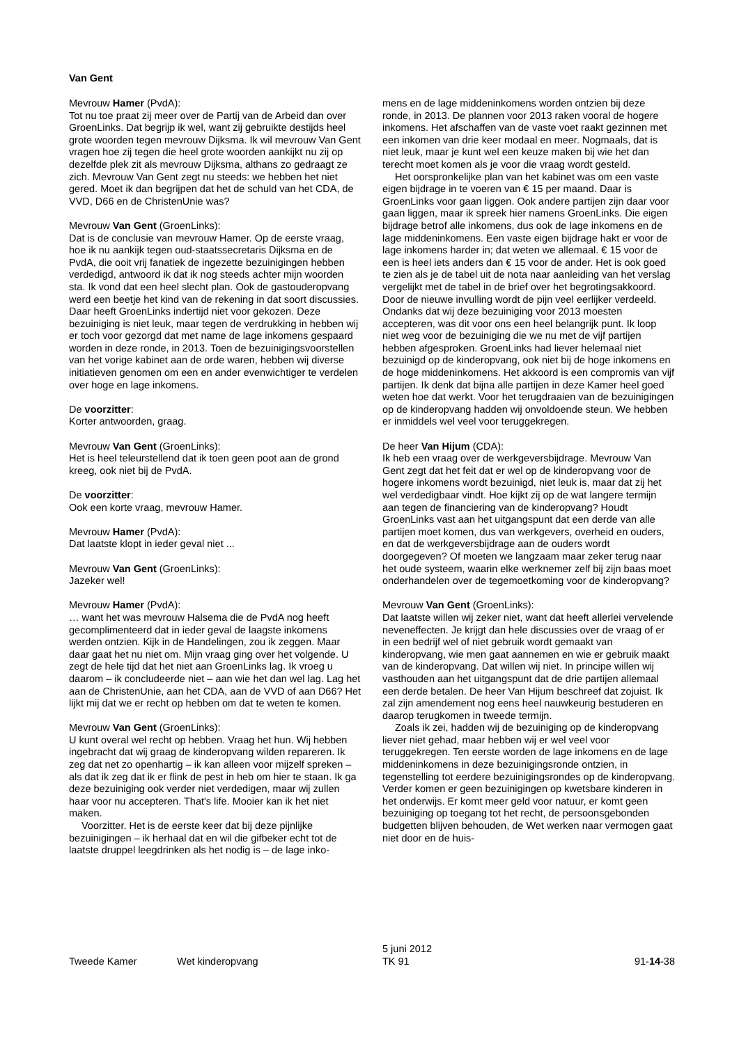Van Gent
Mevrouw Hamer (PvdA):
Tot nu toe praat zij meer over de Partij van de Arbeid dan over GroenLinks. Dat begrijp ik wel, want zij gebruikte destijds heel grote woorden tegen mevrouw Dijksma. Ik wil mevrouw Van Gent vragen hoe zij tegen die heel grote woorden aankijkt nu zij op dezelfde plek zit als mevrouw Dijksma, althans zo gedraagt ze zich. Mevrouw Van Gent zegt nu steeds: we hebben het niet gered. Moet ik dan begrijpen dat het de schuld van het CDA, de VVD, D66 en de ChristenUnie was?
Mevrouw Van Gent (GroenLinks):
Dat is de conclusie van mevrouw Hamer. Op de eerste vraag, hoe ik nu aankijk tegen oud-staatssecretaris Dijksma en de PvdA, die ooit vrij fanatiek de ingezette bezuinigingen hebben verdedigd, antwoord ik dat ik nog steeds achter mijn woorden sta. Ik vond dat een heel slecht plan. Ook de gastouderopvang werd een beetje het kind van de rekening in dat soort discussies. Daar heeft GroenLinks indertijd niet voor gekozen. Deze bezuiniging is niet leuk, maar tegen de verdrukking in hebben wij er toch voor gezorgd dat met name de lage inkomens gespaard worden in deze ronde, in 2013. Toen de bezuinigingsvoorstellen van het vorige kabinet aan de orde waren, hebben wij diverse initiatieven genomen om een en ander evenwichtiger te verdelen over hoge en lage inkomens.
De voorzitter:
Korter antwoorden, graag.
Mevrouw Van Gent (GroenLinks):
Het is heel teleurstellend dat ik toen geen poot aan de grond kreeg, ook niet bij de PvdA.
De voorzitter:
Ook een korte vraag, mevrouw Hamer.
Mevrouw Hamer (PvdA):
Dat laatste klopt in ieder geval niet ...
Mevrouw Van Gent (GroenLinks):
Jazeker wel!
Mevrouw Hamer (PvdA):
… want het was mevrouw Halsema die de PvdA nog heeft gecomplimenteerd dat in ieder geval de laagste inkomens werden ontzien. Kijk in de Handelingen, zou ik zeggen. Maar daar gaat het nu niet om. Mijn vraag ging over het volgende. U zegt de hele tijd dat het niet aan GroenLinks lag. Ik vroeg u daarom – ik concludeerde niet – aan wie het dan wel lag. Lag het aan de ChristenUnie, aan het CDA, aan de VVD of aan D66? Het lijkt mij dat we er recht op hebben om dat te weten te komen.
Mevrouw Van Gent (GroenLinks):
U kunt overal wel recht op hebben. Vraag het hun. Wij hebben ingebracht dat wij graag de kinderopvang wilden repareren. Ik zeg dat net zo openhartig – ik kan alleen voor mijzelf spreken – als dat ik zeg dat ik er flink de pest in heb om hier te staan. Ik ga deze bezuiniging ook verder niet verdedigen, maar wij zullen haar voor nu accepteren. That's life. Mooier kan ik het niet maken.
Voorzitter. Het is de eerste keer dat bij deze pijnlijke bezuinigingen – ik herhaal dat en wil die gifbeker echt tot de laatste druppel leegdrinken als het nodig is – de lage inko-
mens en de lage middeninkomens worden ontzien bij deze ronde, in 2013. De plannen voor 2013 raken vooral de hogere inkomens. Het afschaffen van de vaste voet raakt gezinnen met een inkomen van drie keer modaal en meer. Nogmaals, dat is niet leuk, maar je kunt wel een keuze maken bij wie het dan terecht moet komen als je voor die vraag wordt gesteld.
Het oorspronkelijke plan van het kabinet was om een vaste eigen bijdrage in te voeren van € 15 per maand. Daar is GroenLinks voor gaan liggen. Ook andere partijen zijn daar voor gaan liggen, maar ik spreek hier namens GroenLinks. Die eigen bijdrage betrof alle inkomens, dus ook de lage inkomens en de lage middeninkomens. Een vaste eigen bijdrage hakt er voor de lage inkomens harder in; dat weten we allemaal. € 15 voor de een is heel iets anders dan € 15 voor de ander. Het is ook goed te zien als je de tabel uit de nota naar aanleiding van het verslag vergelijkt met de tabel in de brief over het begrotingsakkoord. Door de nieuwe invulling wordt de pijn veel eerlijker verdeeld. Ondanks dat wij deze bezuiniging voor 2013 moesten accepteren, was dit voor ons een heel belangrijk punt. Ik loop niet weg voor de bezuiniging die we nu met de vijf partijen hebben afgesproken. GroenLinks had liever helemaal niet bezuinigd op de kinderopvang, ook niet bij de hoge inkomens en de hoge middeninkomens. Het akkoord is een compromis van vijf partijen. Ik denk dat bijna alle partijen in deze Kamer heel goed weten hoe dat werkt. Voor het terugdraaien van de bezuinigingen op de kinderopvang hadden wij onvoldoende steun. We hebben er inmiddels wel veel voor teruggekregen.
De heer Van Hijum (CDA):
Ik heb een vraag over de werkgeversbijdrage. Mevrouw Van Gent zegt dat het feit dat er wel op de kinderopvang voor de hogere inkomens wordt bezuinigd, niet leuk is, maar dat zij het wel verdedigbaar vindt. Hoe kijkt zij op de wat langere termijn aan tegen de financiering van de kinderopvang? Houdt GroenLinks vast aan het uitgangspunt dat een derde van alle partijen moet komen, dus van werkgevers, overheid en ouders, en dat de werkgeversbijdrage aan de ouders wordt doorgegeven? Of moeten we langzaam maar zeker terug naar het oude systeem, waarin elke werknemer zelf bij zijn baas moet onderhandelen over de tegemoetkoming voor de kinderopvang?
Mevrouw Van Gent (GroenLinks):
Dat laatste willen wij zeker niet, want dat heeft allerlei vervelende neveneffecten. Je krijgt dan hele discussies over de vraag of er in een bedrijf wel of niet gebruik wordt gemaakt van kinderopvang, wie men gaat aannemen en wie er gebruik maakt van de kinderopvang. Dat willen wij niet. In principe willen wij vasthouden aan het uitgangspunt dat de drie partijen allemaal een derde betalen. De heer Van Hijum beschreef dat zojuist. Ik zal zijn amendement nog eens heel nauwkeurig bestuderen en daarop terugkomen in tweede termijn.
Zoals ik zei, hadden wij de bezuiniging op de kinderopvang liever niet gehad, maar hebben wij er wel veel voor teruggekregen. Ten eerste worden de lage inkomens en de lage middeninkomens in deze bezuinigingsronde ontzien, in tegenstelling tot eerdere bezuinigingsrondes op de kinderopvang. Verder komen er geen bezuinigingen op kwetsbare kinderen in het onderwijs. Er komt meer geld voor natuur, er komt geen bezuiniging op toegang tot het recht, de persoonsgebonden budgetten blijven behouden, de Wet werken naar vermogen gaat niet door en de huis-
Tweede Kamer
Wet kinderopvang
5 juni 2012
TK 91
91-14-38